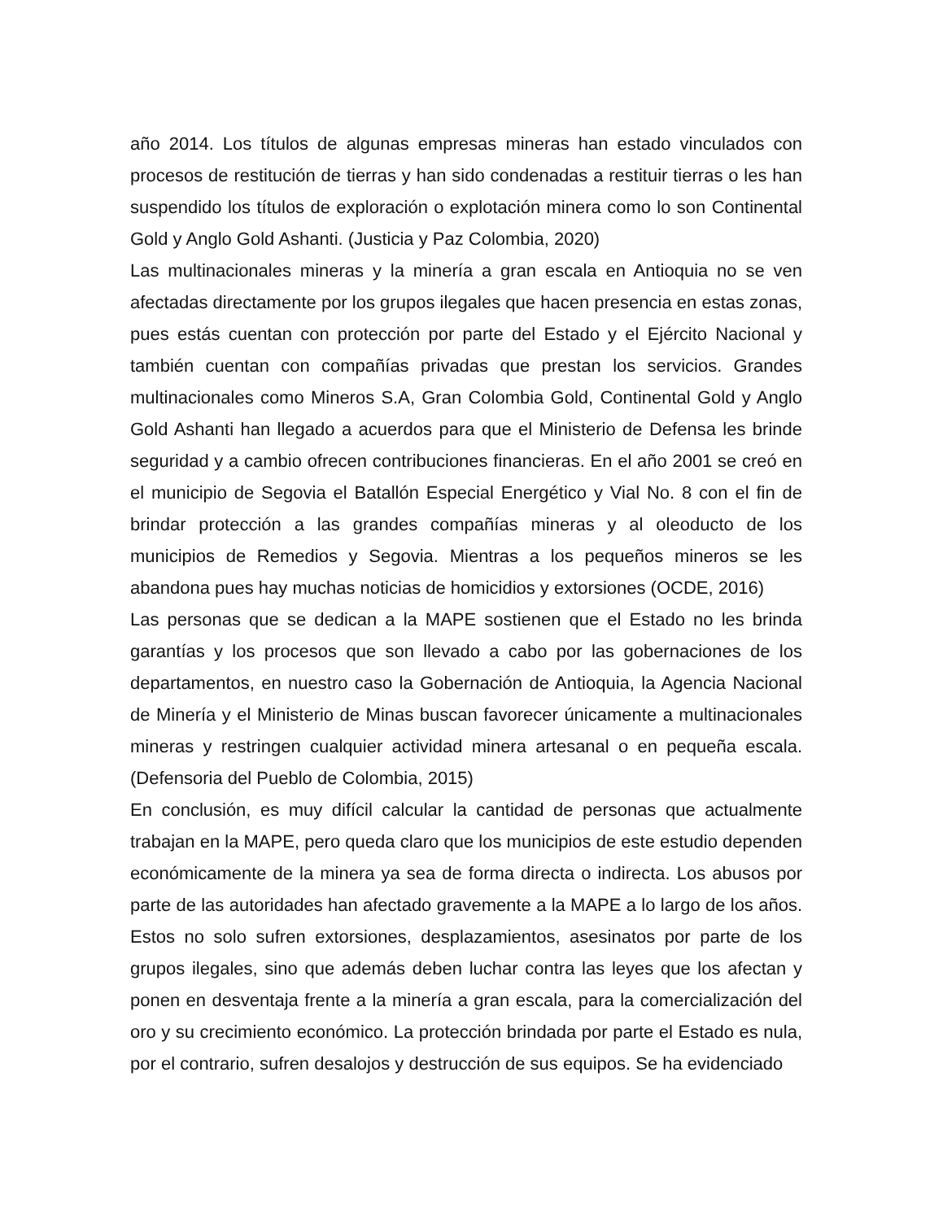año 2014. Los títulos de algunas empresas mineras han estado vinculados con procesos de restitución de tierras y han sido condenadas a restituir tierras o les han suspendido los títulos de exploración o explotación minera como lo son Continental Gold y Anglo Gold Ashanti. (Justicia y Paz Colombia, 2020)
Las multinacionales mineras y la minería a gran escala en Antioquia no se ven afectadas directamente por los grupos ilegales que hacen presencia en estas zonas, pues estás cuentan con protección por parte del Estado y el Ejército Nacional y también cuentan con compañías privadas que prestan los servicios. Grandes multinacionales como Mineros S.A, Gran Colombia Gold, Continental Gold y Anglo Gold Ashanti han llegado a acuerdos para que el Ministerio de Defensa les brinde seguridad y a cambio ofrecen contribuciones financieras. En el año 2001 se creó en el municipio de Segovia el Batallón Especial Energético y Vial No. 8 con el fin de brindar protección a las grandes compañías mineras y al oleoducto de los municipios de Remedios y Segovia. Mientras a los pequeños mineros se les abandona pues hay muchas noticias de homicidios y extorsiones (OCDE, 2016)
Las personas que se dedican a la MAPE sostienen que el Estado no les brinda garantías y los procesos que son llevado a cabo por las gobernaciones de los departamentos, en nuestro caso la Gobernación de Antioquia, la Agencia Nacional de Minería y el Ministerio de Minas buscan favorecer únicamente a multinacionales mineras y restringen cualquier actividad minera artesanal o en pequeña escala. (Defensoria del Pueblo de Colombia, 2015)
En conclusión, es muy difícil calcular la cantidad de personas que actualmente trabajan en la MAPE, pero queda claro que los municipios de este estudio dependen económicamente de la minera ya sea de forma directa o indirecta. Los abusos por parte de las autoridades han afectado gravemente a la MAPE a lo largo de los años. Estos no solo sufren extorsiones, desplazamientos, asesinatos por parte de los grupos ilegales, sino que además deben luchar contra las leyes que los afectan y ponen en desventaja frente a la minería a gran escala, para la comercialización del oro y su crecimiento económico. La protección brindada por parte el Estado es nula, por el contrario, sufren desalojos y destrucción de sus equipos. Se ha evidenciado